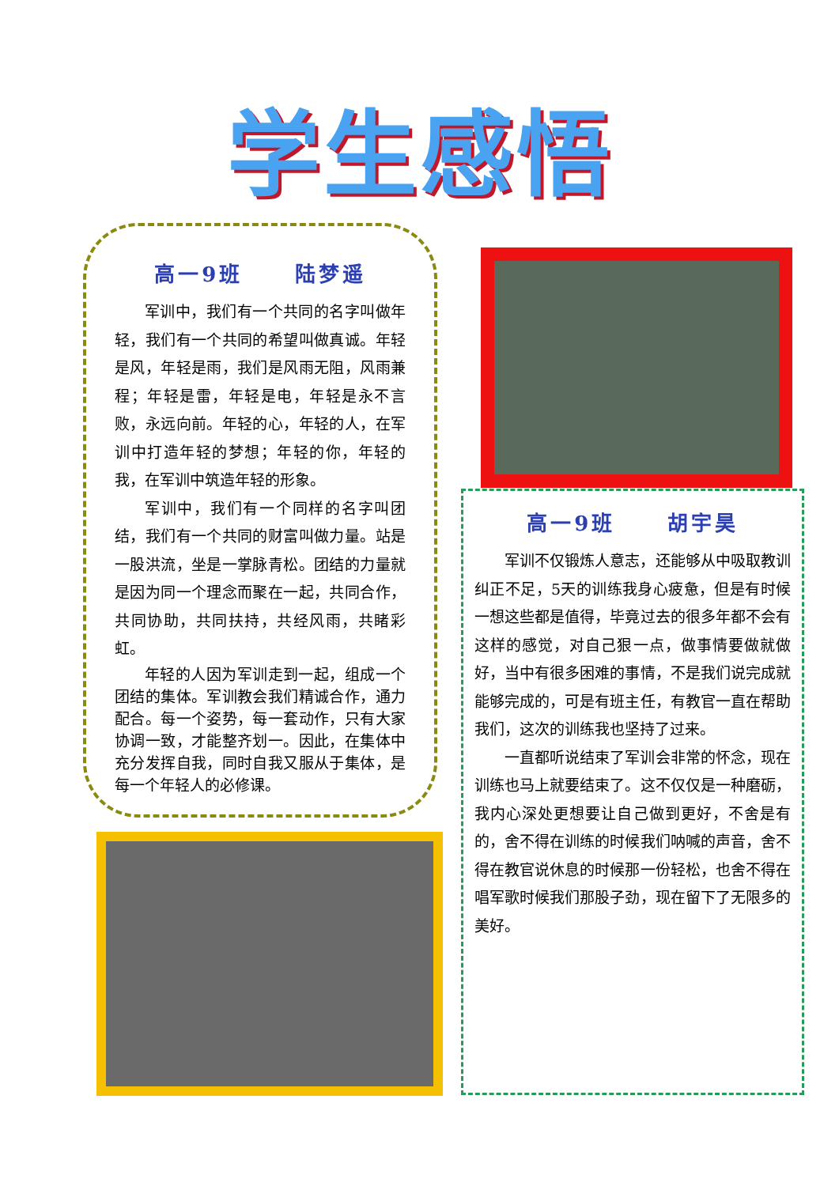学生感悟
高一9班 陆梦遥
军训中，我们有一个共同的名字叫做年轻，我们有一个共同的希望叫做真诚。年轻是风，年轻是雨，我们是风雨无阻，风雨兼程；年轻是雷，年轻是电，年轻是永不言败，永远向前。年轻的心，年轻的人，在军训中打造年轻的梦想；年轻的你，年轻的我，在军训中筑造年轻的形象。
军训中，我们有一个同样的名字叫团结，我们有一个共同的财富叫做力量。站是一股洪流，坐是一掌脉青松。团结的力量就是因为同一个理念而聚在一起，共同合作，共同协助，共同扶持，共经风雨，共睹彩虹。
年轻的人因为军训走到一起，组成一个团结的集体。军训教会我们精诚合作，通力配合。每一个姿势，每一套动作，只有大家协调一致，才能整齐划一。因此，在集体中充分发挥自我，同时自我又服从于集体，是每一个年轻人的必修课。
高一9班 胡宇昊
军训不仅锻炼人意志，还能够从中吸取教训纠正不足，5天的训练我身心疲惫，但是有时候一想这些都是值得，毕竟过去的很多年都不会有这样的感觉，对自己狠一点，做事情要做就做好，当中有很多困难的事情，不是我们说完成就能够完成的，可是有班主任，有教官一直在帮助我们，这次的训练我也坚持了过来。
一直都听说结束了军训会非常的怀念，现在训练也马上就要结束了。这不仅仅是一种磨砺，我内心深处更想要让自己做到更好，不舍是有的，舍不得在训练的时候我们呐喊的声音，舍不得在教官说休息的时候那一份轻松，也舍不得在唱军歌时候我们那股子劲，现在留下了无限多的美好。